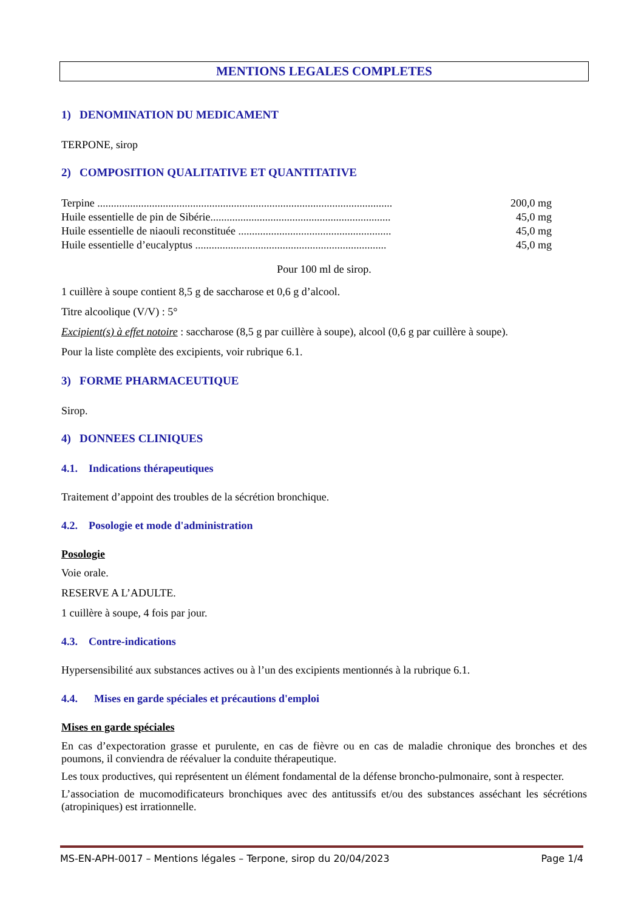MENTIONS LEGALES COMPLETES
1) DENOMINATION DU MEDICAMENT
TERPONE, sirop
2) COMPOSITION QUALITATIVE ET QUANTITATIVE
| Terpine ............................................................................................................ | 200,0 mg |
| Huile essentielle de pin de Sibérie.................................................................. | 45,0 mg |
| Huile essentielle de niaouli reconstituée ........................................................ | 45,0 mg |
| Huile essentielle d’eucalyptus ...................................................................... | 45,0 mg |
Pour 100 ml de sirop.
1 cuillère à soupe contient 8,5 g de saccharose et 0,6 g d’alcool.
Titre alcoolique (V/V) : 5°
Excipient(s) à effet notoire : saccharose (8,5 g par cuillère à soupe), alcool (0,6 g par cuillère à soupe).
Pour la liste complète des excipients, voir rubrique 6.1.
3) FORME PHARMACEUTIQUE
Sirop.
4) DONNEES CLINIQUES
4.1. Indications thérapeutiques
Traitement d’appoint des troubles de la sécrétion bronchique.
4.2. Posologie et mode d'administration
Posologie
Voie orale.
RESERVE A L’ADULTE.
1 cuillère à soupe, 4 fois par jour.
4.3. Contre-indications
Hypersensibilité aux substances actives ou à l’un des excipients mentionnés à la rubrique 6.1.
4.4. Mises en garde spéciales et précautions d'emploi
Mises en garde spéciales
En cas d’expectoration grasse et purulente, en cas de fièvre ou en cas de maladie chronique des bronches et des poumons, il conviendra de réévaluer la conduite thérapeutique.
Les toux productives, qui représentent un élément fondamental de la défense broncho-pulmonaire, sont à respecter.
L’association de mucomodificateurs bronchiques avec des antitussifs et/ou des substances asséchant les sécrétions (atropiniques) est irrationnelle.
MS-EN-APH-0017 – Mentions légales – Terpone, sirop du 20/04/2023 Page 1/4